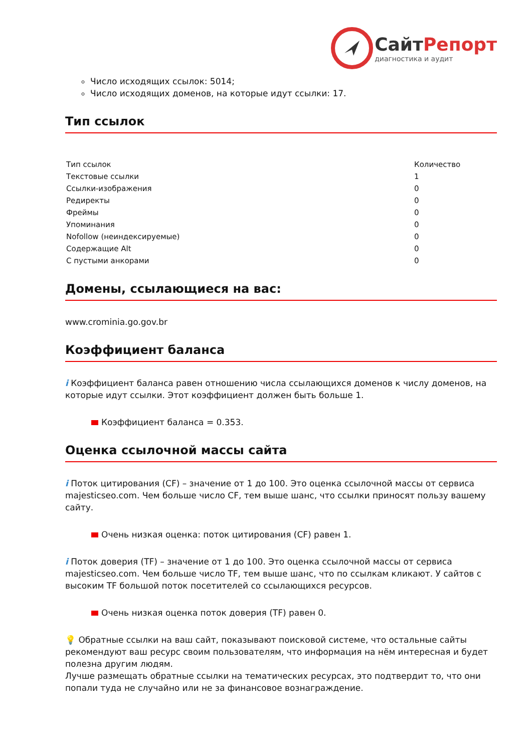СайтРепорт
диагностика и аудит
Число исходящих ссылок: 5014;
Число исходящих доменов, на которые идут ссылки: 17.
Тип ссылок
| Тип ссылок | Количество |
| --- | --- |
| Текстовые ссылки | 1 |
| Ссылки-изображения | 0 |
| Редиректы | 0 |
| Фреймы | 0 |
| Упоминания | 0 |
| Nofollow (неиндексируемые) | 0 |
| Содержащие Alt | 0 |
| С пустыми анкорами | 0 |
Домены, ссылающиеся на вас:
www.crominia.go.gov.br
Коэффициент баланса
i Коэффициент баланса равен отношению числа ссылающихся доменов к числу доменов, на которые идут ссылки. Этот коэффициент должен быть больше 1.
Коэффициент баланса = 0.353.
Оценка ссылочной массы сайта
i Поток цитирования (CF) – значение от 1 до 100. Это оценка ссылочной массы от сервиса majesticseo.com. Чем больше число CF, тем выше шанс, что ссылки приносят пользу вашему сайту.
Очень низкая оценка: поток цитирования (CF) равен 1.
i Поток доверия (TF) – значение от 1 до 100. Это оценка ссылочной массы от сервиса majesticseo.com. Чем больше число TF, тем выше шанс, что по ссылкам кликают. У сайтов с высоким TF большой поток посетителей со ссылающихся ресурсов.
Очень низкая оценка поток доверия (TF) равен 0.
💡 Обратные ссылки на ваш сайт, показывают поисковой системе, что остальные сайты рекомендуют ваш ресурс своим пользователям, что информация на нём интересная и будет полезна другим людям.
Лучше размещать обратные ссылки на тематических ресурсах, это подтвердит то, что они попали туда не случайно или не за финансовое вознаграждение.